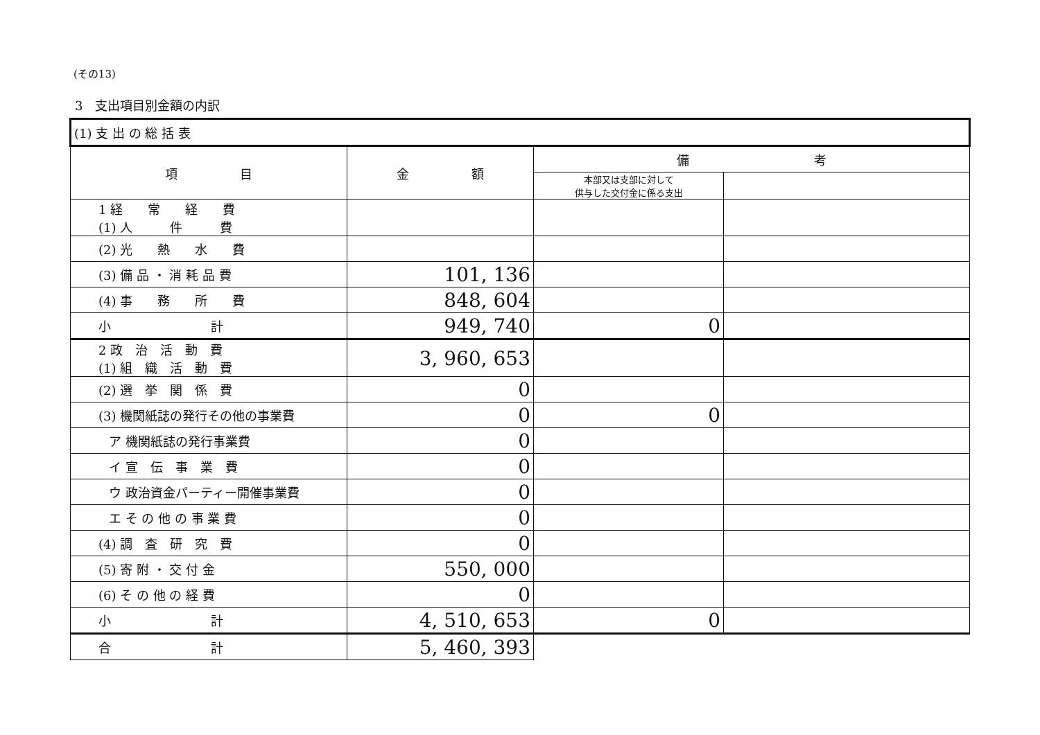(その13)
3　支出項目別金額の内訳
| (1) 支 出 の 総 括 表 | | | |
| 項 目 | 金 額 | 備 考 | |
| | | 本部又は支部に対して 供与した交付金に係る支出 | |
| 1 経 常 経 費 (1) 人 件 費 | | | |
| (2) 光 熱 水 費 | | | |
| (3) 備 品 ・ 消 耗 品 費 | 101, 136 | | |
| (4) 事 務 所 費 | 848, 604 | | |
| 小 計 | 949, 740 | 0 | |
| 2 政 治 活 動 費 (1) 組 織 活 動 費 | 3, 960, 653 | | |
| (2) 選 挙 関 係 費 | 0 | | |
| (3) 機関紙誌の発行その他の事業費 | 0 | 0 | |
| ア 機関紙誌の発行事業費 | 0 | | |
| イ 宣 伝 事 業 費 | 0 | | |
| ウ 政治資金パーティー開催事業費 | 0 | | |
| エ そ の 他 の 事 業 費 | 0 | | |
| (4) 調 査 研 究 費 | 0 | | |
| (5) 寄 附 ・ 交 付 金 | 550, 000 | | |
| (6) そ の 他 の 経 費 | 0 | | |
| 小 計 | 4, 510, 653 | 0 | |
| 合 計 | 5, 460, 393 | | |